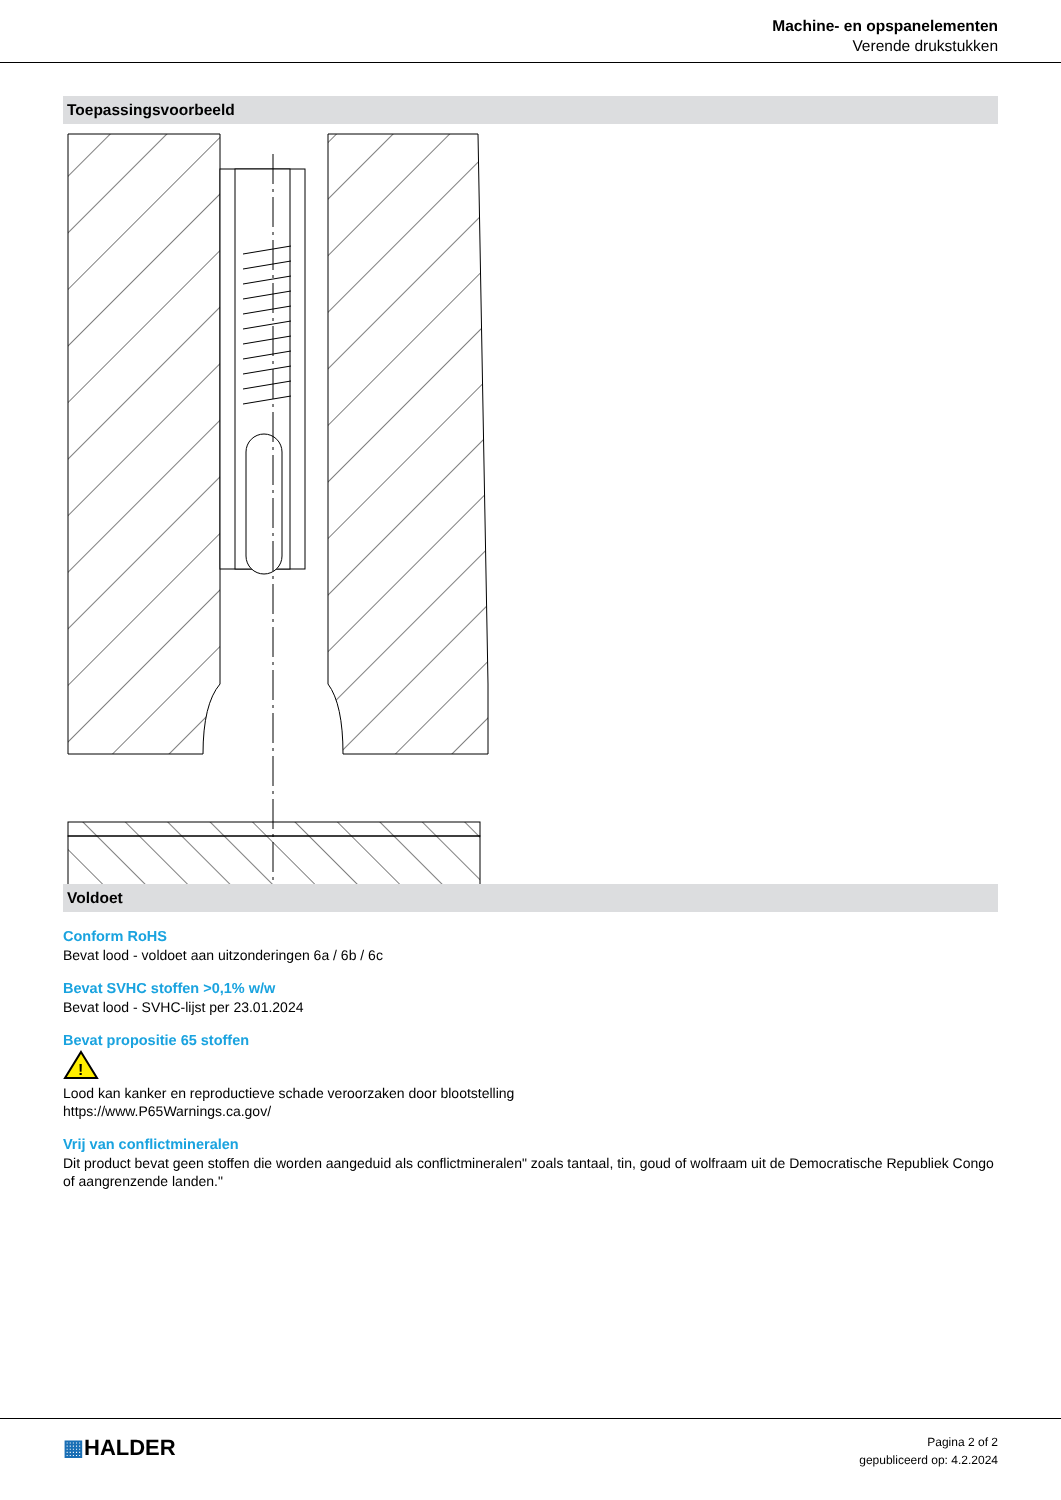Machine- en opspanelementen
Verende drukstukken
Toepassingsvoorbeeld
Voldoet
Conform RoHS
Bevat lood - voldoet aan uitzonderingen 6a / 6b / 6c
Bevat SVHC stoffen >0,1% w/w
Bevat lood - SVHC-lijst per 23.01.2024
Bevat propositie 65 stoffen
!
Lood kan kanker en reproductieve schade veroorzaken door blootstelling
https://www.P65Warnings.ca.gov/
Vrij van conflictmineralen
Dit product bevat geen stoffen die worden aangeduid als conflictmineralen" zoals tantaal, tin, goud of wolfraam uit de Democratische Republiek Congo of aangrenzende landen."
▦HALDER
Pagina 2 of 2
gepubliceerd op: 4.2.2024